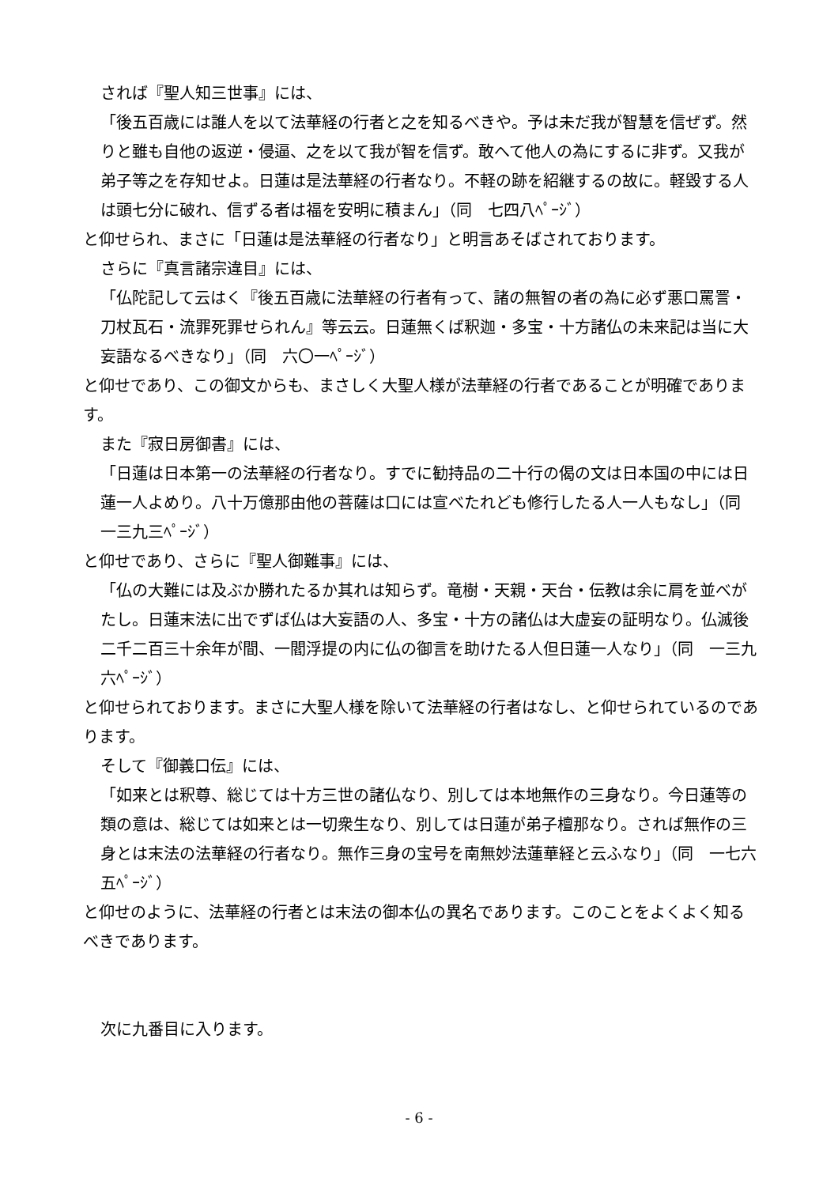されば『聖人知三世事』には、
「後五百歳には誰人を以て法華経の行者と之を知るべきや。予は未だ我が智慧を信ぜず。然りと雖も自他の返逆・侵逼、之を以て我が智を信ず。敢へて他人の為にするに非ず。又我が弟子等之を存知せよ。日蓮は是法華経の行者なり。不軽の跡を紹継するの故に。軽毀する人は頭七分に破れ、信ずる者は福を安明に積まん」（同　七四八ﾍﾟｰｼﾞ）
と仰せられ、まさに「日蓮は是法華経の行者なり」と明言あそばされております。
さらに『真言諸宗違目』には、
「仏陀記して云はく『後五百歳に法華経の行者有って、諸の無智の者の為に必ず悪口罵詈・刀杖瓦石・流罪死罪せられん』等云云。日蓮無くば釈迦・多宝・十方諸仏の未来記は当に大妄語なるべきなり」（同　六〇一ﾍﾟｰｼﾞ）
と仰せであり、この御文からも、まさしく大聖人様が法華経の行者であることが明確であります。
また『寂日房御書』には、
「日蓮は日本第一の法華経の行者なり。すでに勧持品の二十行の偈の文は日本国の中には日蓮一人よめり。八十万億那由他の菩薩は口には宣べたれども修行したる人一人もなし」（同　一三九三ﾍﾟｰｼﾞ）
と仰せであり、さらに『聖人御難事』には、
「仏の大難には及ぶか勝れたるか其れは知らず。竜樹・天親・天台・伝教は余に肩を並べがたし。日蓮末法に出でずば仏は大妄語の人、多宝・十方の諸仏は大虚妄の証明なり。仏滅後二千二百三十余年が間、一閻浮提の内に仏の御言を助けたる人但日蓮一人なり」（同　一三九六ﾍﾟｰｼﾞ）
と仰せられております。まさに大聖人様を除いて法華経の行者はなし、と仰せられているのであります。
そして『御義口伝』には、
「如来とは釈尊、総じては十方三世の諸仏なり、別しては本地無作の三身なり。今日蓮等の類の意は、総じては如来とは一切衆生なり、別しては日蓮が弟子檀那なり。されば無作の三身とは末法の法華経の行者なり。無作三身の宝号を南無妙法蓮華経と云ふなり」（同　一七六五ﾍﾟｰｼﾞ）
と仰せのように、法華経の行者とは末法の御本仏の異名であります。このことをよくよく知るべきであります。
次に九番目に入ります。
- 6 -